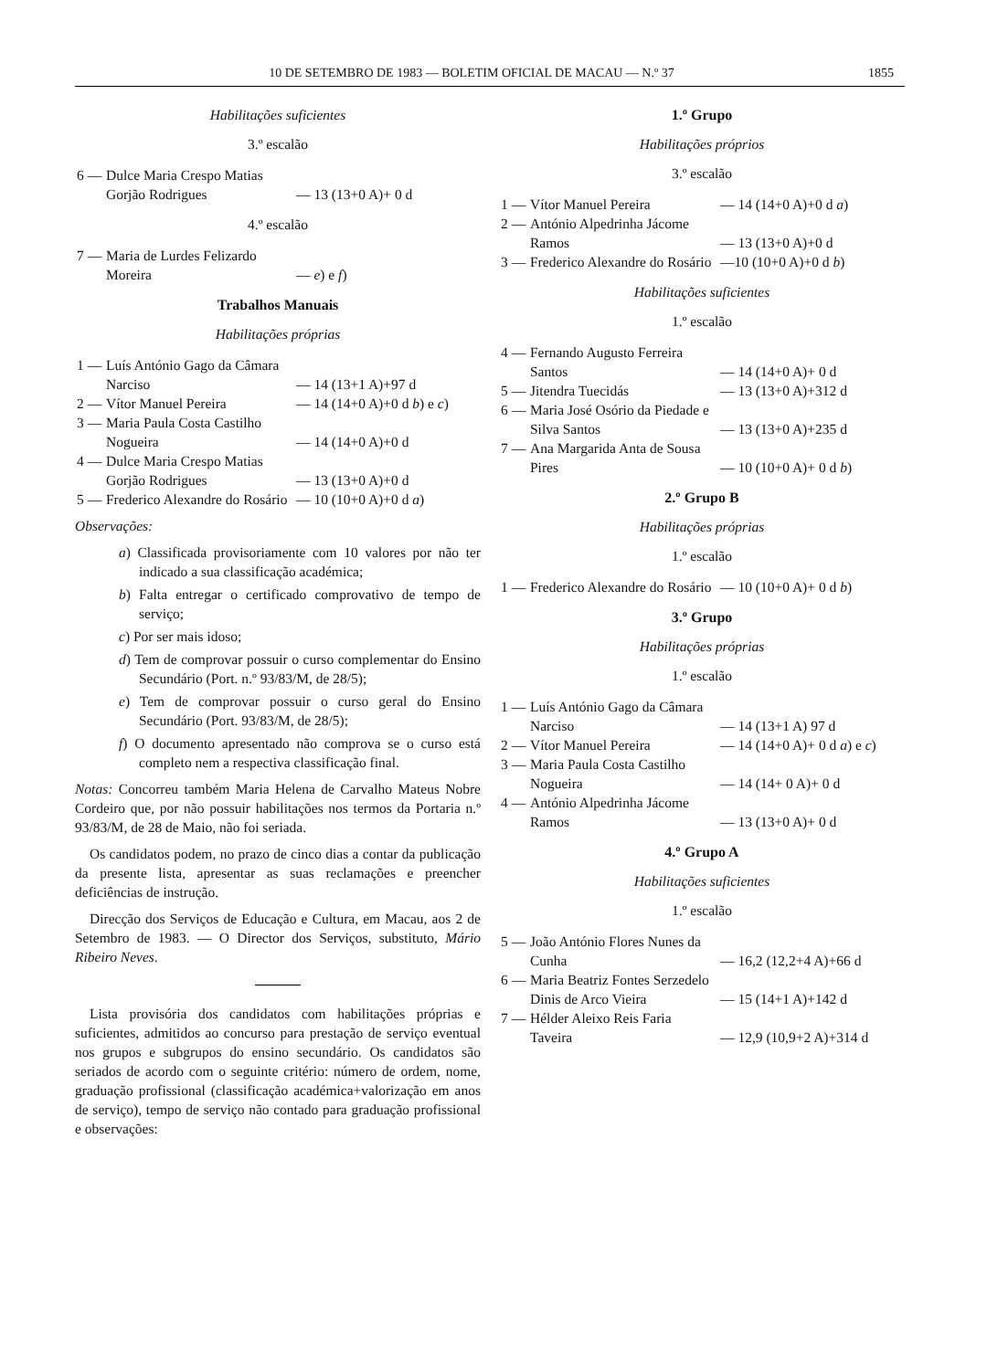10 DE SETEMBRO DE 1983 — BOLETIM OFICIAL DE MACAU — N.º 37 1855
Habilitações suficientes
3.º escalão
| 6 — | Dulce Maria Crespo Matias Gorjão Rodrigues | — 13 (13+0 A)+ 0 d |
4.º escalão
| 7 — | Maria de Lurdes Felizardo Moreira | — e ) e f ) |
Trabalhos Manuais
Habilitações próprias
| 1 — | Luís António Gago da Câmara Narciso | — 14 (13+1 A)+97 d |
| 2 — | Vítor Manuel Pereira | — 14 (14+0 A)+0 d b ) e c ) |
| 3 — | Maria Paula Costa Castilho Nogueira | — 14 (14+0 A)+0 d |
| 4 — | Dulce Maria Crespo Matias Gorjão Rodrigues | — 13 (13+0 A)+0 d |
| 5 — | Frederico Alexandre do Rosário | — 10 (10+0 A)+0 d a ) |
Observações:
a) Classificada provisoriamente com 10 valores por não ter indicado a sua classificação académica;
b) Falta entregar o certificado comprovativo de tempo de serviço;
c) Por ser mais idoso;
d) Tem de comprovar possuir o curso complementar do Ensino Secundário (Port. n.º 93/83/M, de 28/5);
e) Tem de comprovar possuir o curso geral do Ensino Secundário (Port. 93/83/M, de 28/5);
f) O documento apresentado não comprova se o curso está completo nem a respectiva classificação final.
Notas: Concorreu também Maria Helena de Carvalho Mateus Nobre Cordeiro que, por não possuir habilitações nos termos da Portaria n.º 93/83/M, de 28 de Maio, não foi seriada.
Os candidatos podem, no prazo de cinco dias a contar da publicação da presente lista, apresentar as suas reclamações e preencher deficiências de instrução.
Direcção dos Serviços de Educação e Cultura, em Macau, aos 2 de Setembro de 1983. — O Director dos Serviços, substituto, Mário Ribeiro Neves.
Lista provisória dos candidatos com habilitações próprias e suficientes, admitidos ao concurso para prestação de serviço eventual nos grupos e subgrupos do ensino secundário. Os candidatos são seriados de acordo com o seguinte critério: número de ordem, nome, graduação profissional (classificação académica+valorização em anos de serviço), tempo de serviço não contado para graduação profissional e observações:
1.º Grupo
Habilitações próprios
3.º escalão
| 1 — | Vítor Manuel Pereira | — 14 (14+0 A)+0 d a ) |
| 2 — | António Alpedrinha Jácome Ramos | — 13 (13+0 A)+0 d |
| 3 — | Frederico Alexandre do Rosário | —10 (10+0 A)+0 d b ) |
Habilitações suficientes
1.º escalão
| 4 — | Fernando Augusto Ferreira Santos | — 14 (14+0 A)+ 0 d |
| 5 — | Jitendra Tuecidás | — 13 (13+0 A)+312 d |
| 6 — | Maria José Osório da Piedade e Silva Santos | — 13 (13+0 A)+235 d |
| 7 — | Ana Margarida Anta de Sousa Pires | — 10 (10+0 A)+ 0 d b ) |
2.º Grupo B
Habilitações próprias
1.º escalão
| 1 — | Frederico Alexandre do Rosário | — 10 (10+0 A)+ 0 d b ) |
3.º Grupo
Habilitações próprias
1.º escalão
| 1 — | Luís António Gago da Câmara Narciso | — 14 (13+1 A) 97 d |
| 2 — | Vítor Manuel Pereira | — 14 (14+0 A)+ 0 d a ) e c ) |
| 3 — | Maria Paula Costa Castilho Nogueira | — 14 (14+ 0 A)+ 0 d |
| 4 — | António Alpedrinha Jácome Ramos | — 13 (13+0 A)+ 0 d |
4.º Grupo A
Habilitações suficientes
1.º escalão
| 5 — | João António Flores Nunes da Cunha | — 16,2 (12,2+4 A)+66 d |
| 6 — | Maria Beatriz Fontes Serzedelo Dinis de Arco Vieira | — 15 (14+1 A)+142 d |
| 7 — | Hélder Aleixo Reis Faria Taveira | — 12,9 (10,9+2 A)+314 d |